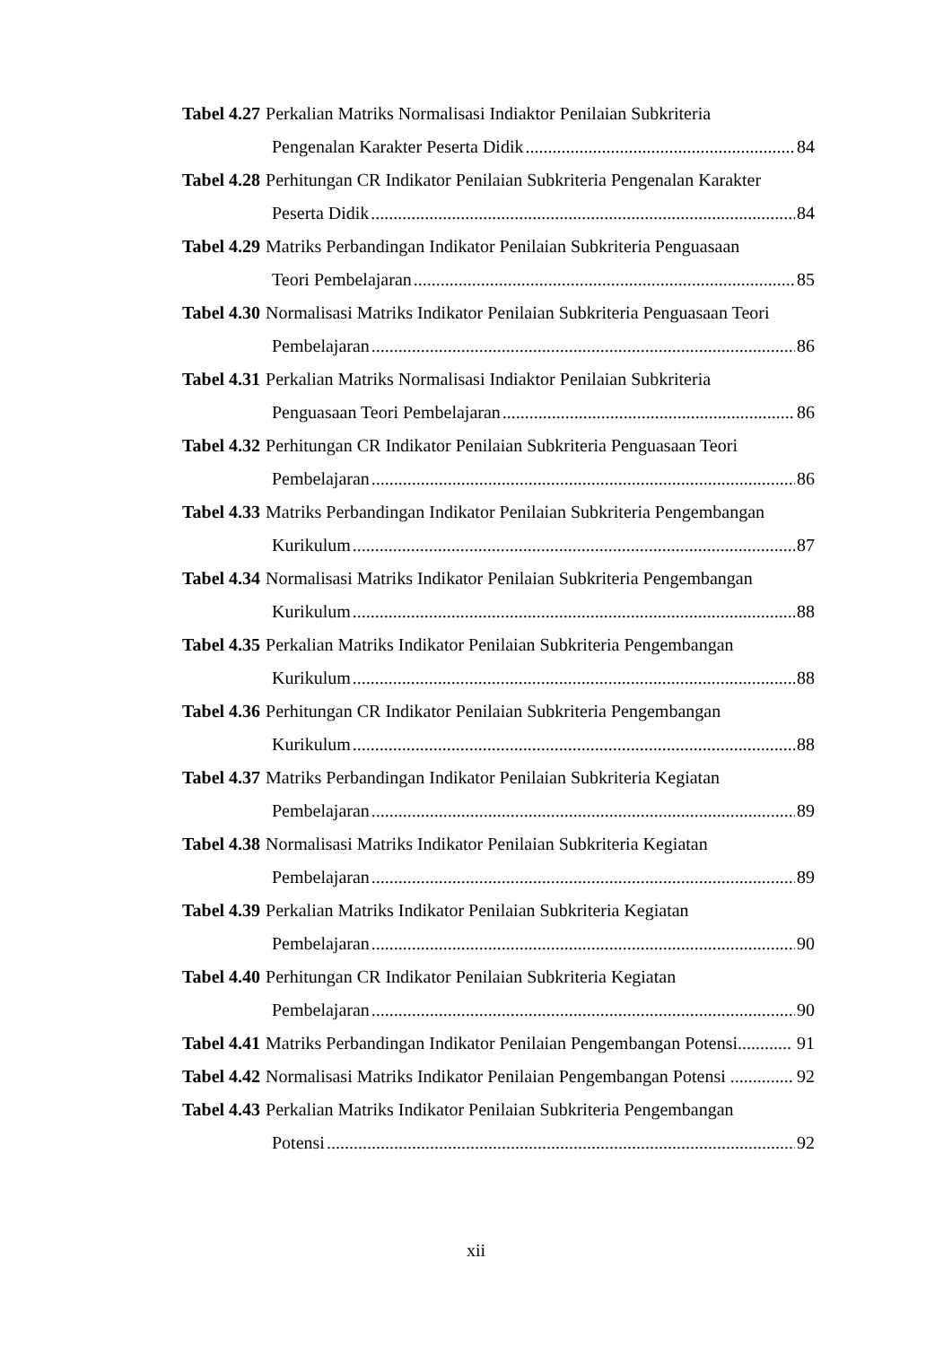Tabel 4.27 Perkalian Matriks Normalisasi Indiaktor Penilaian Subkriteria
Pengenalan Karakter Peserta Didik 84
Tabel 4.28 Perhitungan CR Indikator Penilaian Subkriteria Pengenalan Karakter
Peserta Didik 84
Tabel 4.29 Matriks Perbandingan Indikator Penilaian Subkriteria Penguasaan
Teori Pembelajaran 85
Tabel 4.30 Normalisasi Matriks Indikator Penilaian Subkriteria Penguasaan Teori
Pembelajaran 86
Tabel 4.31 Perkalian Matriks Normalisasi Indiaktor Penilaian Subkriteria
Penguasaan Teori Pembelajaran 86
Tabel 4.32 Perhitungan CR Indikator Penilaian Subkriteria Penguasaan Teori
Pembelajaran 86
Tabel 4.33 Matriks Perbandingan Indikator Penilaian Subkriteria Pengembangan
Kurikulum 87
Tabel 4.34 Normalisasi Matriks Indikator Penilaian Subkriteria Pengembangan
Kurikulum 88
Tabel 4.35 Perkalian Matriks Indikator Penilaian Subkriteria Pengembangan
Kurikulum 88
Tabel 4.36 Perhitungan CR Indikator Penilaian Subkriteria Pengembangan
Kurikulum 88
Tabel 4.37 Matriks Perbandingan Indikator Penilaian Subkriteria Kegiatan
Pembelajaran 89
Tabel 4.38 Normalisasi Matriks Indikator Penilaian Subkriteria Kegiatan
Pembelajaran 89
Tabel 4.39 Perkalian Matriks Indikator Penilaian Subkriteria Kegiatan
Pembelajaran 90
Tabel 4.40 Perhitungan CR Indikator Penilaian Subkriteria Kegiatan
Pembelajaran 90
Tabel 4.41 Matriks Perbandingan Indikator Penilaian Pengembangan Potensi............ 91
Tabel 4.42 Normalisasi Matriks Indikator Penilaian Pengembangan Potensi .............. 92
Tabel 4.43 Perkalian Matriks Indikator Penilaian Subkriteria Pengembangan
Potensi 92
xii